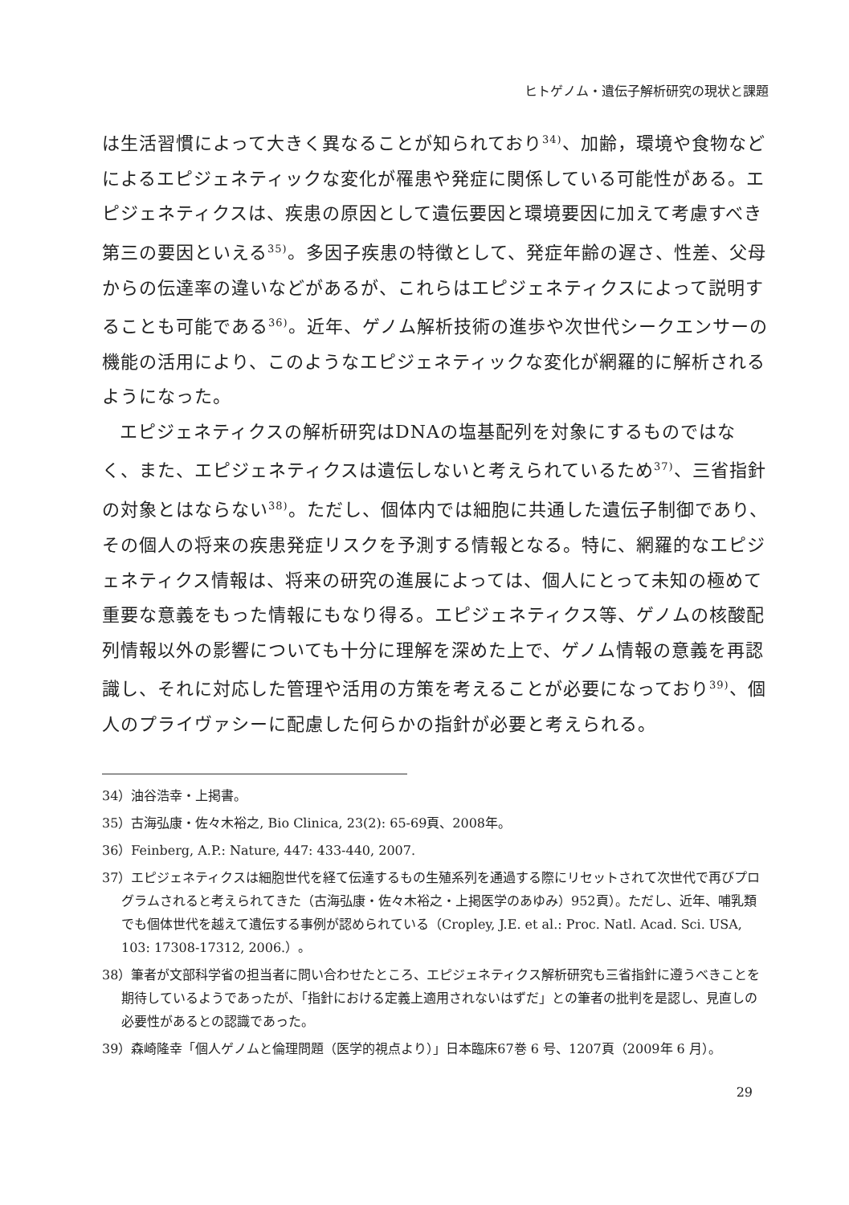ヒトゲノム・遺伝子解析研究の現状と課題
は生活習慣によって大きく異なることが知られており<sup>34)</sup>、加齢，環境や食物などによるエピジェネティックな変化が罹患や発症に関係している可能性がある。エピジェネティクスは、疾患の原因として遺伝要因と環境要因に加えて考慮すべき第三の要因といえる<sup>35)</sup>。多因子疾患の特徴として、発症年齢の遅さ、性差、父母からの伝達率の違いなどがあるが、これらはエピジェネティクスによって説明することも可能である<sup>36)</sup>。近年、ゲノム解析技術の進歩や次世代シークエンサーの機能の活用により、このようなエピジェネティックな変化が網羅的に解析されるようになった。
エピジェネティクスの解析研究はDNAの塩基配列を対象にするものではなく、また、エピジェネティクスは遺伝しないと考えられているため<sup>37)</sup>、三省指針の対象とはならない<sup>38)</sup>。ただし、個体内では細胞に共通した遺伝子制御であり、その個人の将来の疾患発症リスクを予測する情報となる。特に、網羅的なエピジェネティクス情報は、将来の研究の進展によっては、個人にとって未知の極めて重要な意義をもった情報にもなり得る。エピジェネティクス等、ゲノムの核酸配列情報以外の影響についても十分に理解を深めた上で、ゲノム情報の意義を再認識し、それに対応した管理や活用の方策を考えることが必要になっており<sup>39)</sup>、個人のプライヴァシーに配慮した何らかの指針が必要と考えられる。
34）油谷浩幸・上掲書。
35）古海弘康・佐々木裕之, Bio Clinica, 23(2): 65-69頁、2008年。
36）Feinberg, A.P.: Nature, 447: 433-440, 2007.
37）エピジェネティクスは細胞世代を経て伝達するもの生殖系列を通過する際にリセットされて次世代で再びプログラムされると考えられてきた（古海弘康・佐々木裕之・上掲医学のあゆみ）952頁）。ただし、近年、哺乳類でも個体世代を越えて遺伝する事例が認められている（Cropley, J.E. et al.: Proc. Natl. Acad. Sci. USA, 103: 17308-17312, 2006.）。
38）筆者が文部科学省の担当者に問い合わせたところ、エピジェネティクス解析研究も三省指針に遵うべきことを期待しているようであったが、「指針における定義上適用されないはずだ」との筆者の批判を是認し、見直しの必要性があるとの認識であった。
39）森崎隆幸「個人ゲノムと倫理問題（医学的視点より）」日本臨床67巻 6 号、1207頁（2009年 6 月）。
29